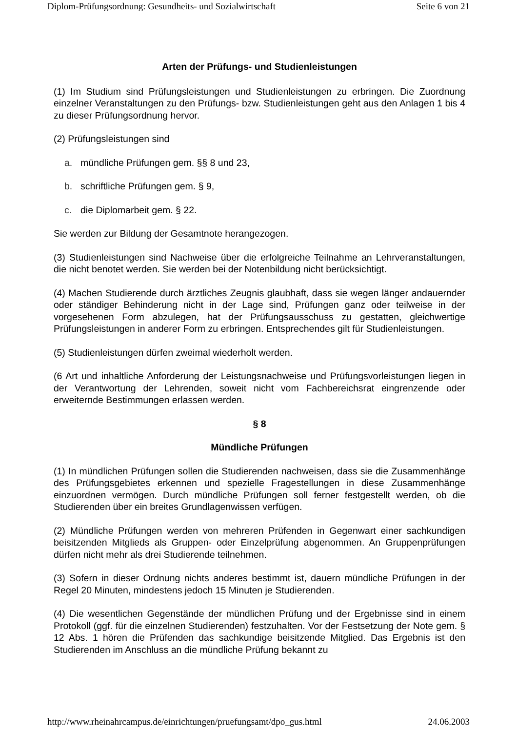Diplom-Prüfungsordnung: Gesundheits- und Sozialwirtschaft Seite 6 von 21
Arten der Prüfungs- und Studienleistungen
(1) Im Studium sind Prüfungsleistungen und Studienleistungen zu erbringen. Die Zuordnung einzelner Veranstaltungen zu den Prüfungs- bzw. Studienleistungen geht aus den Anlagen 1 bis 4 zu dieser Prüfungsordnung hervor.
(2) Prüfungsleistungen sind
a. mündliche Prüfungen gem. §§ 8 und 23,
b. schriftliche Prüfungen gem. § 9,
c. die Diplomarbeit gem. § 22.
Sie werden zur Bildung der Gesamtnote herangezogen.
(3) Studienleistungen sind Nachweise über die erfolgreiche Teilnahme an Lehrveranstaltungen, die nicht benotet werden. Sie werden bei der Notenbildung nicht berücksichtigt.
(4) Machen Studierende durch ärztliches Zeugnis glaubhaft, dass sie wegen länger andauernder oder ständiger Behinderung nicht in der Lage sind, Prüfungen ganz oder teilweise in der vorgesehenen Form abzulegen, hat der Prüfungsausschuss zu gestatten, gleichwertige Prüfungsleistungen in anderer Form zu erbringen. Entsprechendes gilt für Studienleistungen.
(5) Studienleistungen dürfen zweimal wiederholt werden.
(6 Art und inhaltliche Anforderung der Leistungsnachweise und Prüfungsvorleistungen liegen in der Verantwortung der Lehrenden, soweit nicht vom Fachbereichsrat eingrenzende oder erweiternde Bestimmungen erlassen werden.
§ 8
Mündliche Prüfungen
(1) In mündlichen Prüfungen sollen die Studierenden nachweisen, dass sie die Zusammenhänge des Prüfungsgebietes erkennen und spezielle Fragestellungen in diese Zusammenhänge einzuordnen vermögen. Durch mündliche Prüfungen soll ferner festgestellt werden, ob die Studierenden über ein breites Grundlagenwissen verfügen.
(2) Mündliche Prüfungen werden von mehreren Prüfenden in Gegenwart einer sachkundigen beisitzenden Mitglieds als Gruppen- oder Einzelprüfung abgenommen. An Gruppenprüfungen dürfen nicht mehr als drei Studierende teilnehmen.
(3) Sofern in dieser Ordnung nichts anderes bestimmt ist, dauern mündliche Prüfungen in der Regel 20 Minuten, mindestens jedoch 15 Minuten je Studierenden.
(4) Die wesentlichen Gegenstände der mündlichen Prüfung und der Ergebnisse sind in einem Protokoll (ggf. für die einzelnen Studierenden) festzuhalten. Vor der Festsetzung der Note gem. § 12 Abs. 1 hören die Prüfenden das sachkundige beisitzende Mitglied. Das Ergebnis ist den Studierenden im Anschluss an die mündliche Prüfung bekannt zu
http://www.rheinahrcampus.de/einrichtungen/pruefungsamt/dpo_gus.html 24.06.2003